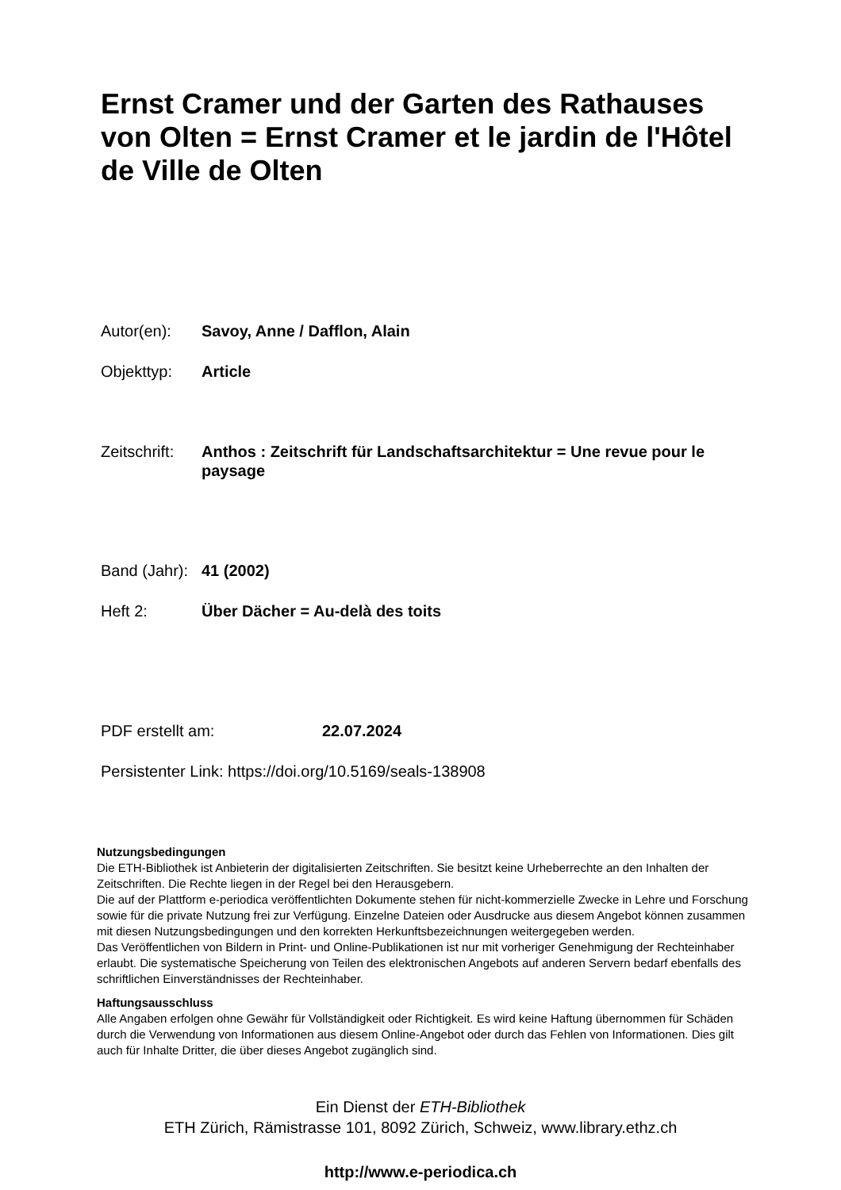Ernst Cramer und der Garten des Rathauses von Olten = Ernst Cramer et le jardin de l'Hôtel de Ville de Olten
Autor(en): Savoy, Anne / Dafflon, Alain
Objekttyp: Article
Zeitschrift:
Anthos : Zeitschrift für Landschaftsarchitektur = Une revue pour le paysage
Band (Jahr):
41 (2002)
Heft 2: Über Dächer = Au-delà des toits
PDF erstellt am: 22.07.2024
Persistenter Link: https://doi.org/10.5169/seals-138908
Nutzungsbedingungen
Die ETH-Bibliothek ist Anbieterin der digitalisierten Zeitschriften. Sie besitzt keine Urheberrechte an den Inhalten der Zeitschriften. Die Rechte liegen in der Regel bei den Herausgebern.
Die auf der Plattform e-periodica veröffentlichten Dokumente stehen für nicht-kommerzielle Zwecke in Lehre und Forschung sowie für die private Nutzung frei zur Verfügung. Einzelne Dateien oder Ausdrucke aus diesem Angebot können zusammen mit diesen Nutzungsbedingungen und den korrekten Herkunftsbezeichnungen weitergegeben werden.
Das Veröffentlichen von Bildern in Print- und Online-Publikationen ist nur mit vorheriger Genehmigung der Rechteinhaber erlaubt. Die systematische Speicherung von Teilen des elektronischen Angebots auf anderen Servern bedarf ebenfalls des schriftlichen Einverständnisses der Rechteinhaber.
Haftungsausschluss
Alle Angaben erfolgen ohne Gewähr für Vollständigkeit oder Richtigkeit. Es wird keine Haftung übernommen für Schäden durch die Verwendung von Informationen aus diesem Online-Angebot oder durch das Fehlen von Informationen. Dies gilt auch für Inhalte Dritter, die über dieses Angebot zugänglich sind.
Ein Dienst der ETH-Bibliothek
ETH Zürich, Rämistrasse 101, 8092 Zürich, Schweiz, www.library.ethz.ch
http://www.e-periodica.ch